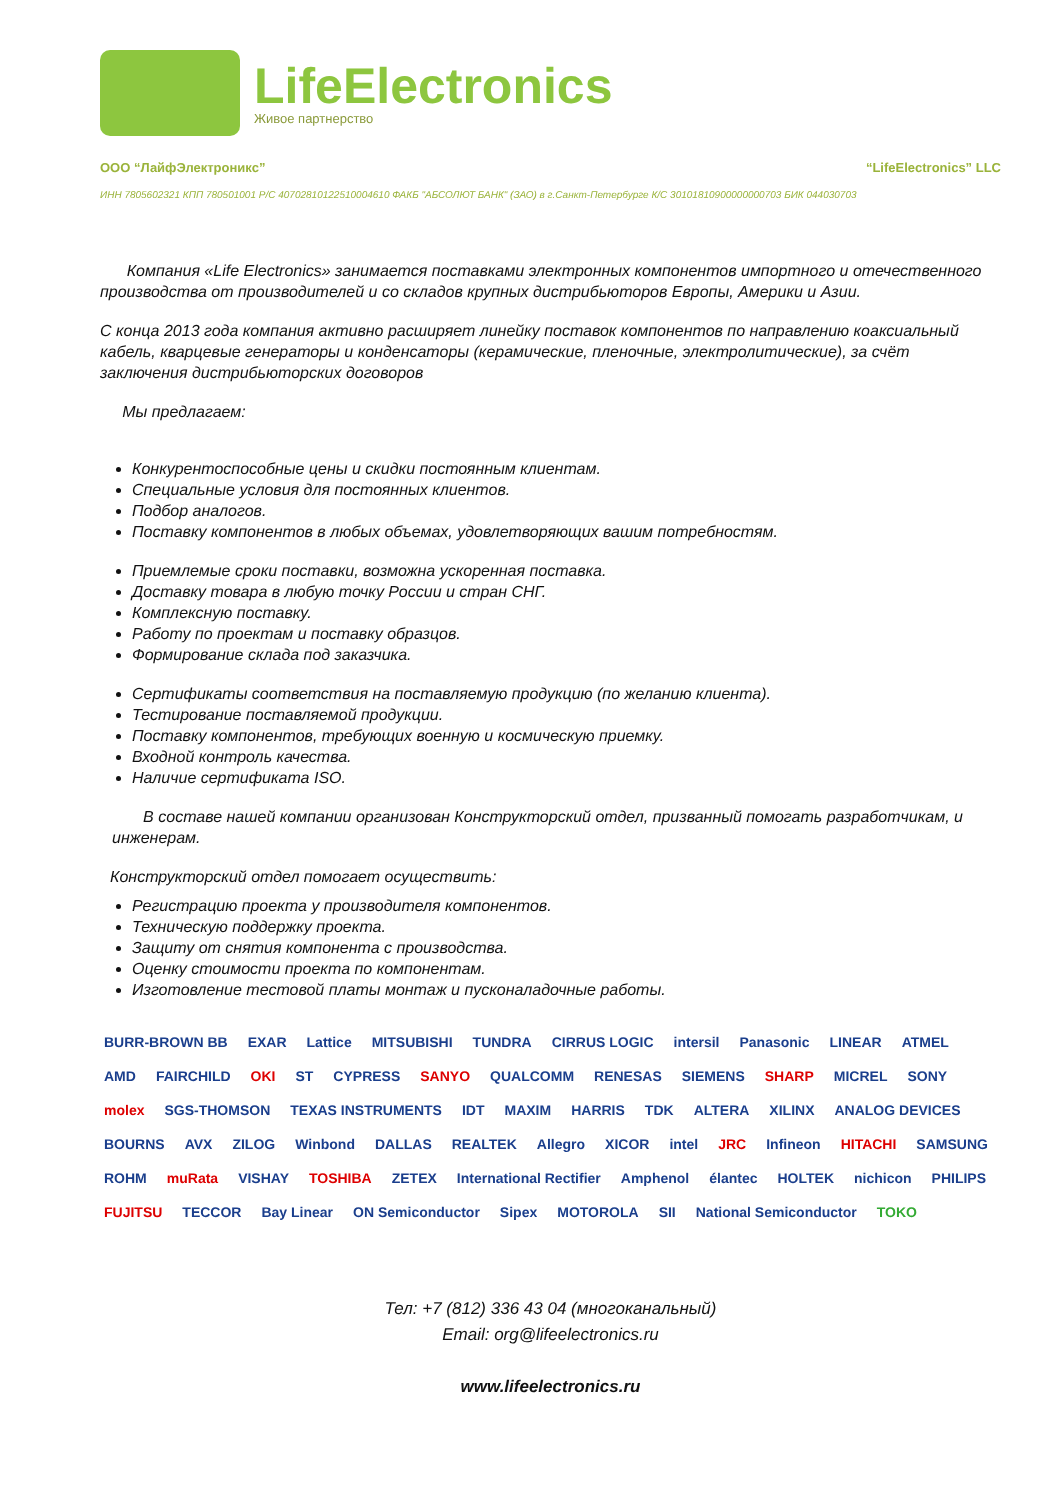LifeElectronics
Живое партнерство
ООО “ЛайфЭлектроникс” “LifeElectronics” LLC
ИНН 7805602321 КПП 780501001 Р/С 40702810122510004610 ФАКБ "АБСОЛЮТ БАНК" (ЗАО) в г.Санкт-Петербурге К/С 30101810900000000703 БИК 044030703
Компания «Life Electronics» занимается поставками электронных компонентов импортного и отечественного производства от производителей и со складов крупных дистрибьюторов Европы, Америки и Азии.
С конца 2013 года компания активно расширяет линейку поставок компонентов по направлению коаксиальный кабель, кварцевые генераторы и конденсаторы (керамические, пленочные, электролитические), за счёт заключения дистрибьюторских договоров
Мы предлагаем:
Конкурентоспособные цены и скидки постоянным клиентам.
Специальные условия для постоянных клиентов.
Подбор аналогов.
Поставку компонентов в любых объемах, удовлетворяющих вашим потребностям.
Приемлемые сроки поставки, возможна ускоренная поставка.
Доставку товара в любую точку России и стран СНГ.
Комплексную поставку.
Работу по проектам и поставку образцов.
Формирование склада под заказчика.
Сертификаты соответствия на поставляемую продукцию (по желанию клиента).
Тестирование поставляемой продукции.
Поставку компонентов, требующих военную и космическую приемку.
Входной контроль качества.
Наличие сертификата ISO.
В составе нашей компании организован Конструкторский отдел, призванный помогать разработчикам, и инженерам.
Конструкторский отдел помогает осуществить:
Регистрацию проекта у производителя компонентов.
Техническую поддержку проекта.
Защиту от снятия компонента с производства.
Оценку стоимости проекта по компонентам.
Изготовление тестовой платы монтаж и пусконаладочные работы.
BURR-BROWN BB EXAR Lattice MITSUBISHI TUNDRA CIRRUS LOGIC intersil Panasonic LINEAR ATMEL AMD FAIRCHILD OKI ST CYPRESS SANYO QUALCOMM RENESAS SIEMENS SHARP MICREL SONY molex SGS-THOMSON TEXAS INSTRUMENTS IDT MAXIM HARRIS TDK ALTERA XILINX ANALOG DEVICES BOURNS AVX ZILOG Winbond DALLAS REALTEK Allegro XICOR intel JRC Infineon HITACHI SAMSUNG ROHM muRata VISHAY TOSHIBA ZETEX International Rectifier Amphenol élantec HOLTEK nichicon PHILIPS FUJITSU TECCOR Bay Linear ON Semiconductor Sipex MOTOROLA SII National Semiconductor TOKO
Тел: +7 (812) 336 43 04 (многоканальный)
Email: org@lifeelectronics.ru
www.lifeelectronics.ru